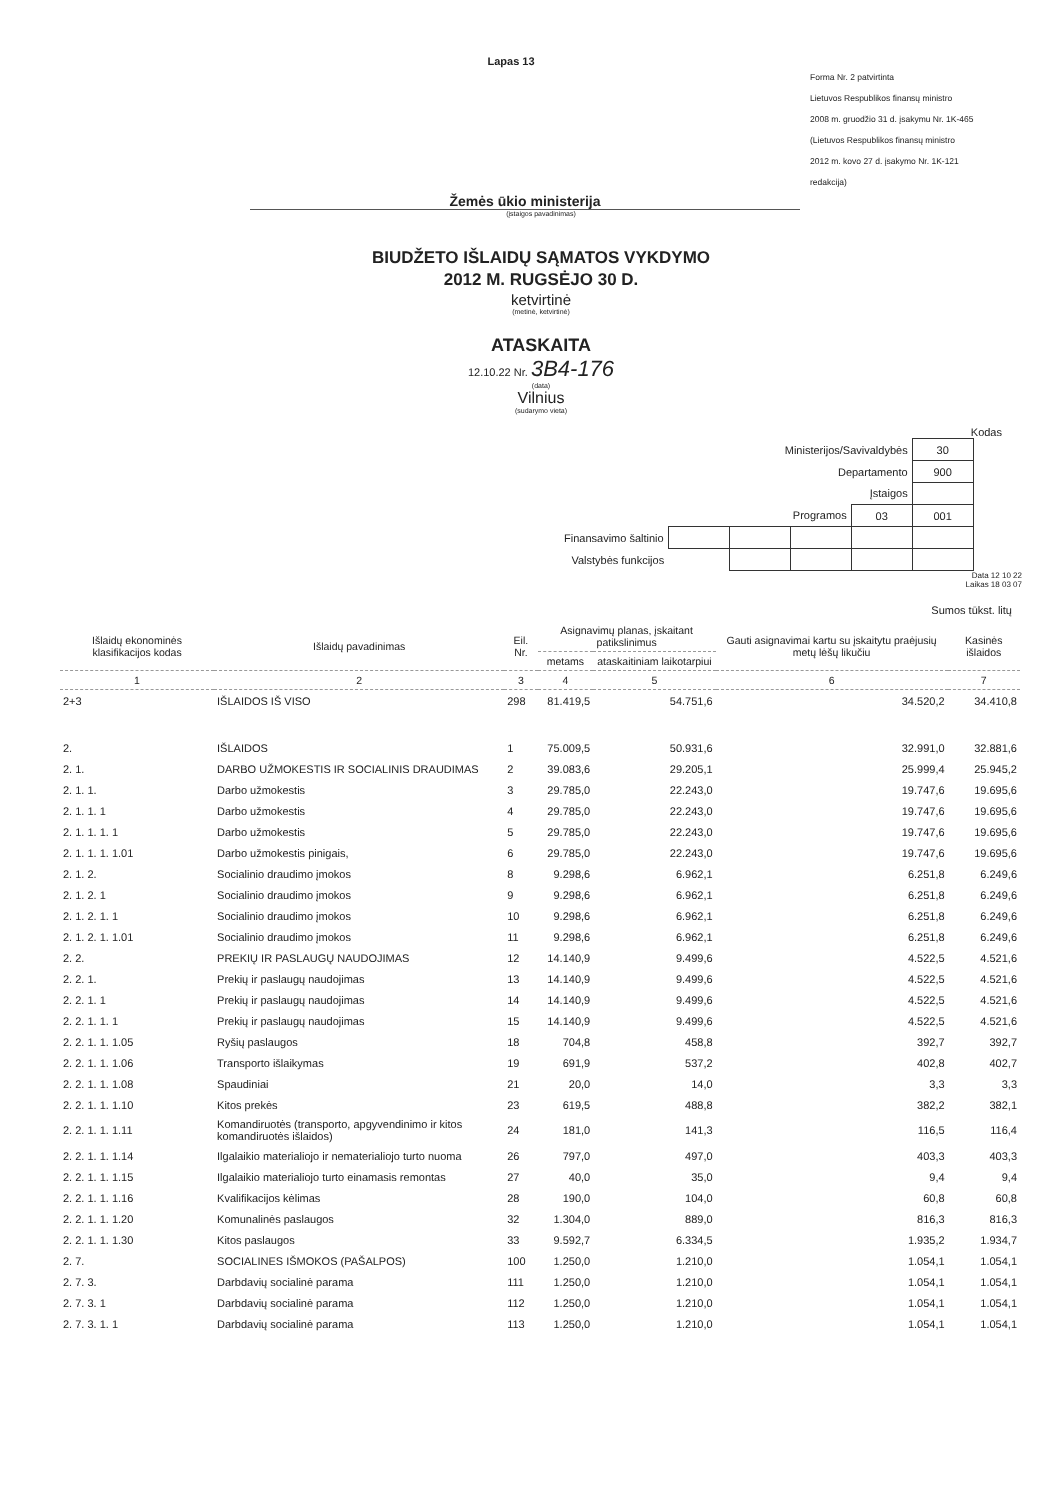Lapas 13
Forma Nr. 2 patvirtinta
Lietuvos Respublikos finansų ministro
2008 m. gruodžio 31 d. įsakymu Nr. 1K-465
(Lietuvos Respublikos finansų ministro
2012 m. kovo 27 d. įsakymo Nr. 1K-121
redakcija)
Žemės ūkio ministerija
(įstaigos pavadinimas)
BIUDŽETO IŠLAIDŲ SĄMATOS VYKDYMO
2012 M. RUGSĖJO 30 D.
ketvirtinė
(metinė, ketvirtinė)
ATASKAITA
12.10.22 Nr. 3B4-176
(data)
Vilnius
(sudarymo vieta)
Kodas
| Ministerijos/Savivaldybės | | | | | 30 |
| Departamento | | | | | 900 |
| Įstaigos | | | | | |
| Programos | | | | 03 | 001 |
| Finansavimo šaltinio | | | | | |
| Valstybės funkcijos | | | | | |
Data 12 10 22
Laikas 18 03 07
Sumos tūkst. litų
| Išlaidų ekonominės klasifikacijos kodas | Išlaidų pavadinimas | Eil. Nr. | Asignavimų planas, įskaitant patikslinimus | | Gauti asignavimai kartu su įskaitytu praėjusių metų lėšų likučiu | Kasinės išlaidos |
| --- | --- | --- | --- | --- | --- | --- |
| | | | metams | ataskaitiniam laikotarpiui | | |
| 1 | 2 | 3 | 4 | 5 | 6 | 7 |
| 2+3 | IŠLAIDOS IŠ VISO | 298 | 81.419,5 | 54.751,6 | 34.520,2 | 34.410,8 |
| 2. | IŠLAIDOS | 1 | 75.009,5 | 50.931,6 | 32.991,0 | 32.881,6 |
| 2. 1. | DARBO UŽMOKESTIS IR SOCIALINIS DRAUDIMAS | 2 | 39.083,6 | 29.205,1 | 25.999,4 | 25.945,2 |
| 2. 1. 1. | Darbo užmokestis | 3 | 29.785,0 | 22.243,0 | 19.747,6 | 19.695,6 |
| 2. 1. 1. 1 | Darbo užmokestis | 4 | 29.785,0 | 22.243,0 | 19.747,6 | 19.695,6 |
| 2. 1. 1. 1. 1 | Darbo užmokestis | 5 | 29.785,0 | 22.243,0 | 19.747,6 | 19.695,6 |
| 2. 1. 1. 1. 1.01 | Darbo užmokestis pinigais, | 6 | 29.785,0 | 22.243,0 | 19.747,6 | 19.695,6 |
| 2. 1. 2. | Socialinio draudimo įmokos | 8 | 9.298,6 | 6.962,1 | 6.251,8 | 6.249,6 |
| 2. 1. 2. 1 | Socialinio draudimo įmokos | 9 | 9.298,6 | 6.962,1 | 6.251,8 | 6.249,6 |
| 2. 1. 2. 1. 1 | Socialinio draudimo įmokos | 10 | 9.298,6 | 6.962,1 | 6.251,8 | 6.249,6 |
| 2. 1. 2. 1. 1.01 | Socialinio draudimo įmokos | 11 | 9.298,6 | 6.962,1 | 6.251,8 | 6.249,6 |
| 2. 2. | PREKIŲ IR PASLAUGŲ NAUDOJIMAS | 12 | 14.140,9 | 9.499,6 | 4.522,5 | 4.521,6 |
| 2. 2. 1. | Prekių ir paslaugų naudojimas | 13 | 14.140,9 | 9.499,6 | 4.522,5 | 4.521,6 |
| 2. 2. 1. 1 | Prekių ir paslaugų naudojimas | 14 | 14.140,9 | 9.499,6 | 4.522,5 | 4.521,6 |
| 2. 2. 1. 1. 1 | Prekių ir paslaugų naudojimas | 15 | 14.140,9 | 9.499,6 | 4.522,5 | 4.521,6 |
| 2. 2. 1. 1. 1.05 | Ryšių paslaugos | 18 | 704,8 | 458,8 | 392,7 | 392,7 |
| 2. 2. 1. 1. 1.06 | Transporto išlaikymas | 19 | 691,9 | 537,2 | 402,8 | 402,7 |
| 2. 2. 1. 1. 1.08 | Spaudiniai | 21 | 20,0 | 14,0 | 3,3 | 3,3 |
| 2. 2. 1. 1. 1.10 | Kitos prekės | 23 | 619,5 | 488,8 | 382,2 | 382,1 |
| 2. 2. 1. 1. 1.11 | Komandiruotės (transporto, apgyvendinimo ir kitos komandiruotės išlaidos) | 24 | 181,0 | 141,3 | 116,5 | 116,4 |
| 2. 2. 1. 1. 1.14 | Ilgalaikio materialiojo ir nematerialiojo turto nuoma | 26 | 797,0 | 497,0 | 403,3 | 403,3 |
| 2. 2. 1. 1. 1.15 | Ilgalaikio materialiojo turto einamasis remontas | 27 | 40,0 | 35,0 | 9,4 | 9,4 |
| 2. 2. 1. 1. 1.16 | Kvalifikacijos kėlimas | 28 | 190,0 | 104,0 | 60,8 | 60,8 |
| 2. 2. 1. 1. 1.20 | Komunalinės paslaugos | 32 | 1.304,0 | 889,0 | 816,3 | 816,3 |
| 2. 2. 1. 1. 1.30 | Kitos paslaugos | 33 | 9.592,7 | 6.334,5 | 1.935,2 | 1.934,7 |
| 2. 7. | SOCIALINES IŠMOKOS (PAŠALPOS) | 100 | 1.250,0 | 1.210,0 | 1.054,1 | 1.054,1 |
| 2. 7. 3. | Darbdavių socialinė parama | 111 | 1.250,0 | 1.210,0 | 1.054,1 | 1.054,1 |
| 2. 7. 3. 1 | Darbdavių socialinė parama | 112 | 1.250,0 | 1.210,0 | 1.054,1 | 1.054,1 |
| 2. 7. 3. 1. 1 | Darbdavių socialinė parama | 113 | 1.250,0 | 1.210,0 | 1.054,1 | 1.054,1 |